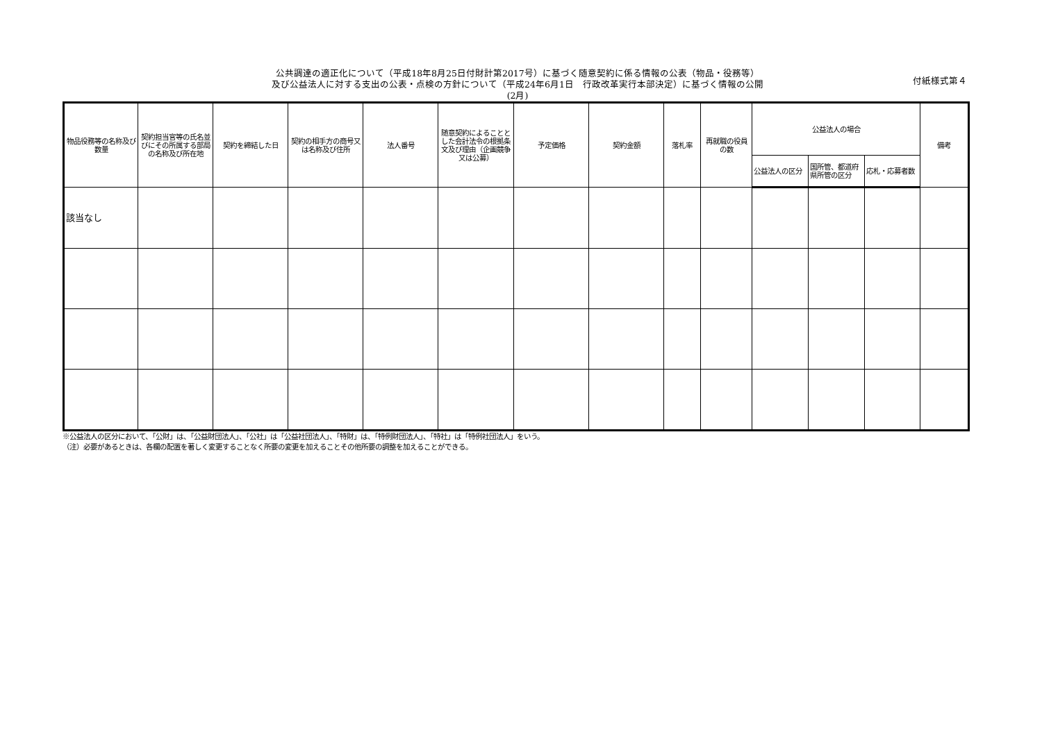付紙様式第４
公共調達の適正化について（平成18年8月25日付財計第2017号）に基づく随意契約に係る情報の公表（物品・役務等）
及び公益法人に対する支出の公表・点検の方針について（平成24年6月1日　行政改革実行本部決定）に基づく情報の公開
(2月)
| 物品役務等の名称及び数量 | 契約担当官等の氏名並びにその所属する部局の名称及び所在地 | 契約を締結した日 | 契約の相手方の商号又は名称及び住所 | 法人番号 | 随意契約によることとした会計法令の根拠条文及び理由（企画競争又は公募） | 予定価格 | 契約金額 | 落札率 | 再就職の役員の数 | 公益法人の場合 | | | 備考 |
| --- | --- | --- | --- | --- | --- | --- | --- | --- | --- | --- | --- | --- | --- |
| | | | | | | | | | | 公益法人の区分 | 国所管、都道府県所管の区分 | 応札・応募者数 | |
| 該当なし | | | | | | | | | | | | | |
※公益法人の区分において、「公財」は、「公益財団法人」、「公社」は「公益社団法人」、「特財」は、「特例財団法人」、「特社」は「特例社団法人」をいう。
（注）必要があるときは、各欄の配置を著しく変更することなく所要の変更を加えることその他所要の調整を加えることができる。